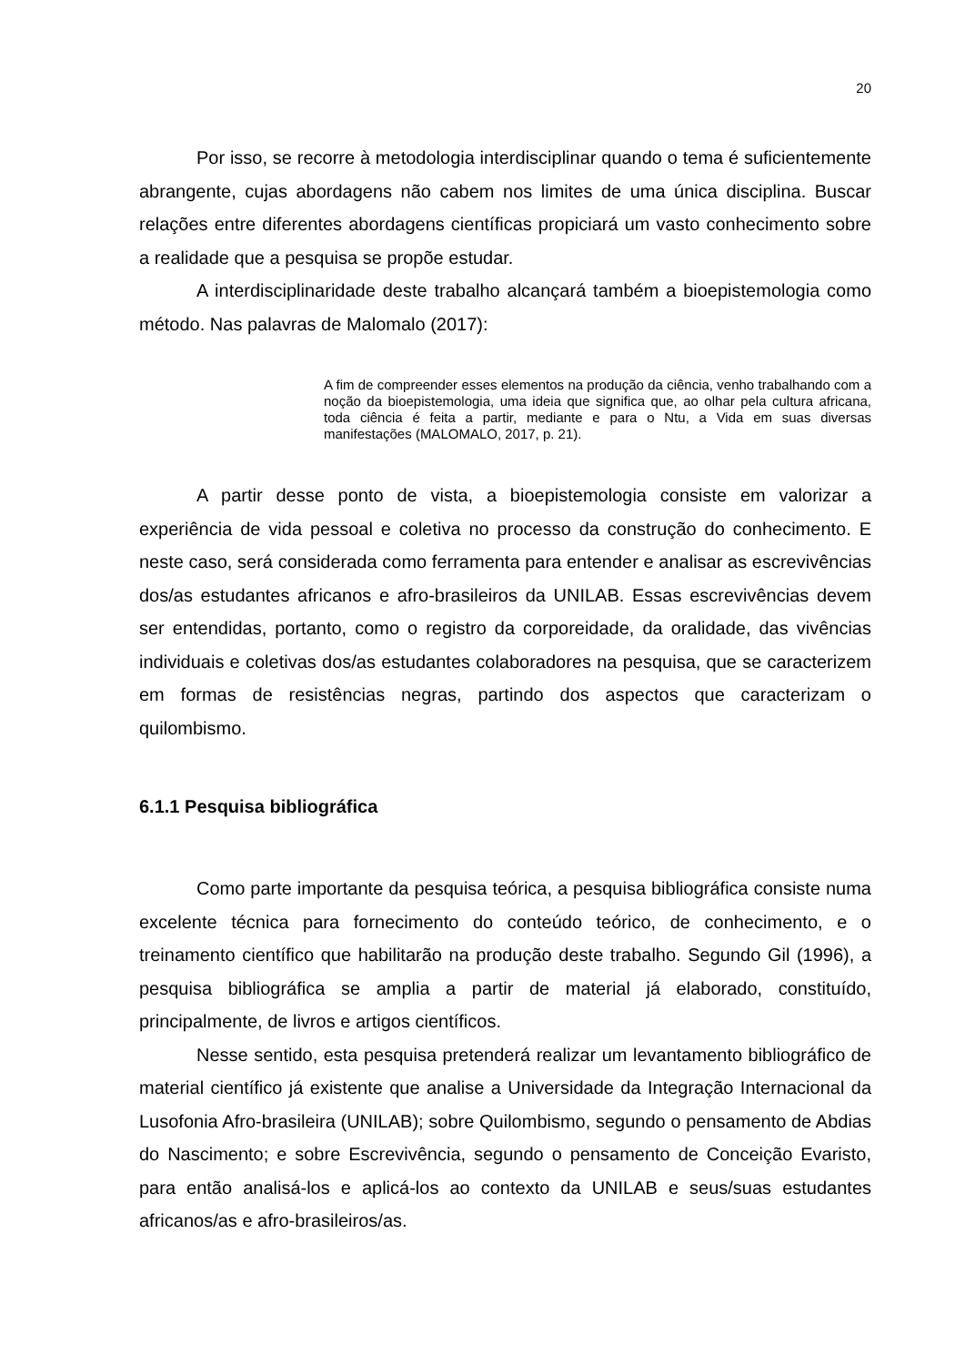20
Por isso, se recorre à metodologia interdisciplinar quando o tema é suficientemente abrangente, cujas abordagens não cabem nos limites de uma única disciplina. Buscar relações entre diferentes abordagens científicas propiciará um vasto conhecimento sobre a realidade que a pesquisa se propõe estudar.
A interdisciplinaridade deste trabalho alcançará também a bioepistemologia como método. Nas palavras de Malomalo (2017):
A fim de compreender esses elementos na produção da ciência, venho trabalhando com a noção da bioepistemologia, uma ideia que significa que, ao olhar pela cultura africana, toda ciência é feita a partir, mediante e para o Ntu, a Vida em suas diversas manifestações (MALOMALO, 2017, p. 21).
A partir desse ponto de vista, a bioepistemologia consiste em valorizar a experiência de vida pessoal e coletiva no processo da construção do conhecimento. E neste caso, será considerada como ferramenta para entender e analisar as escrevivências dos/as estudantes africanos e afro-brasileiros da UNILAB. Essas escrevivências devem ser entendidas, portanto, como o registro da corporeidade, da oralidade, das vivências individuais e coletivas dos/as estudantes colaboradores na pesquisa, que se caracterizem em formas de resistências negras, partindo dos aspectos que caracterizam o quilombismo.
6.1.1 Pesquisa bibliográfica
Como parte importante da pesquisa teórica, a pesquisa bibliográfica consiste numa excelente técnica para fornecimento do conteúdo teórico, de conhecimento, e o treinamento científico que habilitarão na produção deste trabalho. Segundo Gil (1996), a pesquisa bibliográfica se amplia a partir de material já elaborado, constituído, principalmente, de livros e artigos científicos.
Nesse sentido, esta pesquisa pretenderá realizar um levantamento bibliográfico de material científico já existente que analise a Universidade da Integração Internacional da Lusofonia Afro-brasileira (UNILAB); sobre Quilombismo, segundo o pensamento de Abdias do Nascimento; e sobre Escrevivência, segundo o pensamento de Conceição Evaristo, para então analisá-los e aplicá-los ao contexto da UNILAB e seus/suas estudantes africanos/as e afro-brasileiros/as.